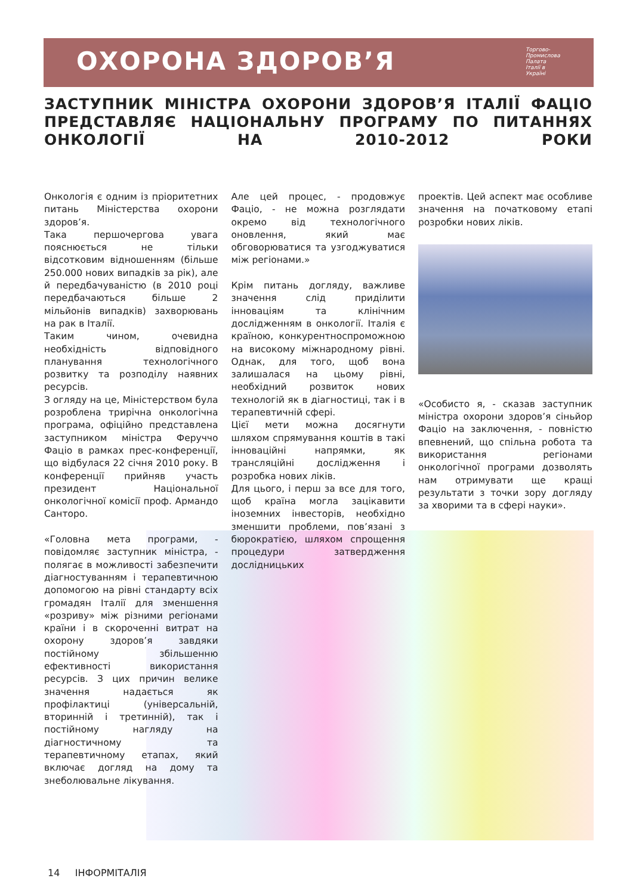Торгово-
Промислова
Палата
Італії в
Україні
ОХОРОНА ЗДОРОВ’Я
ЗАСТУПНИК МІНІСТРА ОХОРОНИ ЗДОРОВ’Я ІТАЛІЇ ФАЦІО ПРЕДСТАВЛЯЄ НАЦІОНАЛЬНУ ПРОГРАМУ ПО ПИТАННЯХ ОНКОЛОГІЇ НА 2010-2012 РОКИ
Онкологія є одним із пріоритетних питань Міністерства охорони здоров’я.
Така першочергова увага пояснюється не тільки відсотковим відношенням (більше 250.000 нових випадків за рік), але й передбачуваністю (в 2010 році передбачаються більше 2 мільйонів випадків) захворювань на рак в Італії.
Таким чином, очевидна необхідність відповідного планування технологічного розвитку та розподілу наявних ресурсів.
З огляду на це, Міністерством була розроблена трирічна онкологічна програма, офіційно представлена заступником міністра Феруччо Фаціо в рамках прес-конференції, що відбулася 22 січня 2010 року. В конференції прийняв участь президент Національної онкологічної комісії проф. Армандо Санторо.
«Головна мета програми, - повідомляє заступник міністра, - полягає в можливості забезпечити діагностуванням і терапевтичною допомогою на рівні стандарту всіх громадян Італії для зменшення «розриву» між різними регіонами країни і в скороченні витрат на охорону здоров’я завдяки постійному збільшенню ефективності використання ресурсів. З цих причин велике значення надається як профілактиці (універсальній, вторинній і третинній), так і постійному нагляду на діагностичному та терапевтичному етапах, який включає догляд на дому та знеболювальне лікування.
Але цей процес, - продовжує Фаціо, - не можна розглядати окремо від технологічного оновлення, який має обговорюватися та узгоджуватися між регіонами.»
Крім питань догляду, важливе значення слід приділити інноваціям та клінічним дослідженням в онкології. Італія є країною, конкурентноспроможною на високому міжнародному рівні. Однак, для того, щоб вона залишалася на цьому рівні, необхідний розвиток нових технологій як в діагностиці, так і в терапевтичній сфері.
Цієї мети можна досягнути шляхом спрямування коштів в такі інноваційні напрямки, як трансляційні дослідження і розробка нових ліків.
Для цього, і перш за все для того, щоб країна могла зацікавити іноземних інвесторів, необхідно зменшити проблеми, пов’язані з бюрократією, шляхом спрощення процедури затвердження дослідницьких
проектів. Цей аспект має особливе значення на початковому етапі розробки нових ліків.
«Особисто я, - сказав заступник міністра охорони здоров’я сіньйор Фаціо на заключення, - повністю впевнений, що спільна робота та використання регіонами онкологічної програми дозволять нам отримувати ще кращі результати з точки зору догляду за хворими та в сфері науки».
14 ІНФОРМІТАЛІЯ